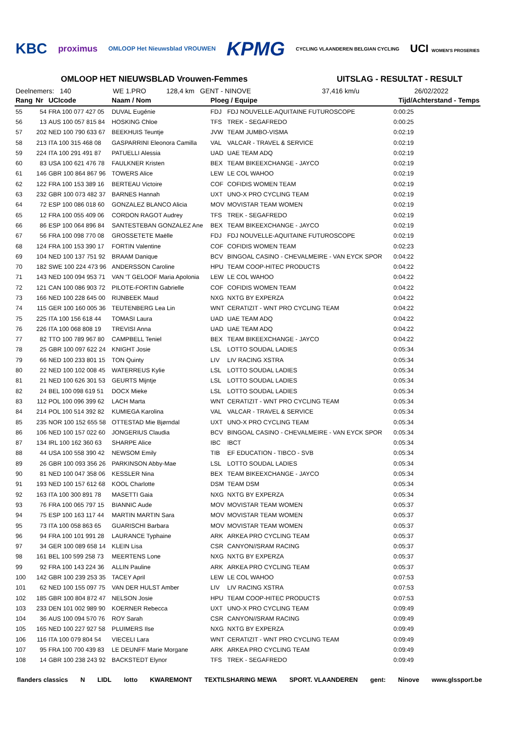KBC proximus OMLOOP Het Nieuwsblad VROUWEN KPMG CYCLING VLAANDEREN BELGIAN CYCLING UCI WOMEN'S PROSERIES
OMLOOP HET NIEUWSBLAD Vrouwen-Femmes UITSLAG - RESULTAT - RESULT
Deelnemers: 140 WE 1.PRO 128,4 km GENT - NINOVE 37,416 km/u 26/02/2022
| Rang | Nr | UCIcode | Naam / Nom | Ploeg / Equipe | | Tijd/Achterstand - Temps |
| --- | --- | --- | --- | --- | --- | --- |
| 55 | 54 | FRA 100 077 427 05 | DUVAL Eugénie | FDJ | FDJ NOUVELLE-AQUITAINE FUTUROSCOPE | 0:00:25 |
| 56 | 13 | AUS 100 057 815 84 | HOSKING Chloe | TFS | TREK - SEGAFREDO | 0:00:25 |
| 57 | 202 | NED 100 790 633 67 | BEEKHUIS Teuntje | JVW | TEAM JUMBO-VISMA | 0:02:19 |
| 58 | 213 | ITA 100 315 468 08 | GASPARRINI Eleonora Camilla | VAL | VALCAR - TRAVEL & SERVICE | 0:02:19 |
| 59 | 224 | ITA 100 291 491 87 | PATUELLI Alessia | UAD | UAE TEAM ADQ | 0:02:19 |
| 60 | 83 | USA 100 621 476 78 | FAULKNER Kristen | BEX | TEAM BIKEEXCHANGE - JAYCO | 0:02:19 |
| 61 | 146 | GBR 100 864 867 96 | TOWERS Alice | LEW | LE COL WAHOO | 0:02:19 |
| 62 | 122 | FRA 100 153 389 16 | BERTEAU Victoire | COF | COFIDIS WOMEN TEAM | 0:02:19 |
| 63 | 232 | GBR 100 073 482 37 | BARNES Hannah | UXT | UNO-X PRO CYCLING TEAM | 0:02:19 |
| 64 | 72 | ESP 100 086 018 60 | GONZALEZ BLANCO Alicia | MOV | MOVISTAR TEAM WOMEN | 0:02:19 |
| 65 | 12 | FRA 100 055 409 06 | CORDON RAGOT Audrey | TFS | TREK - SEGAFREDO | 0:02:19 |
| 66 | 86 | ESP 100 064 896 84 | SANTESTEBAN GONZALEZ Ane | BEX | TEAM BIKEEXCHANGE - JAYCO | 0:02:19 |
| 67 | 56 | FRA 100 098 770 08 | GROSSETETE Maëlle | FDJ | FDJ NOUVELLE-AQUITAINE FUTUROSCOPE | 0:02:19 |
| 68 | 124 | FRA 100 153 390 17 | FORTIN Valentine | COF | COFIDIS WOMEN TEAM | 0:02:23 |
| 69 | 104 | NED 100 137 751 92 | BRAAM Danique | BCV | BINGOAL CASINO - CHEVALMEIRE - VAN EYCK SPOR | 0:04:22 |
| 70 | 182 | SWE 100 224 473 96 | ANDERSSON Caroline | HPU | TEAM COOP-HITEC PRODUCTS | 0:04:22 |
| 71 | 143 | NED 100 094 953 71 | VAN 'T GELOOF Maria Apolonia | LEW | LE COL WAHOO | 0:04:22 |
| 72 | 121 | CAN 100 086 903 72 | PILOTE-FORTIN Gabrielle | COF | COFIDIS WOMEN TEAM | 0:04:22 |
| 73 | 166 | NED 100 228 645 00 | RIJNBEEK Maud | NXG | NXTG BY EXPERZA | 0:04:22 |
| 74 | 115 | GER 100 160 005 36 | TEUTENBERG Lea Lin | WNT | CERATIZIT - WNT PRO CYCLING TEAM | 0:04:22 |
| 75 | 225 | ITA 100 156 618 44 | TOMASI Laura | UAD | UAE TEAM ADQ | 0:04:22 |
| 76 | 226 | ITA 100 068 808 19 | TREVISI Anna | UAD | UAE TEAM ADQ | 0:04:22 |
| 77 | 82 | TTO 100 789 967 80 | CAMPBELL Teniel | BEX | TEAM BIKEEXCHANGE - JAYCO | 0:04:22 |
| 78 | 25 | GBR 100 097 622 24 | KNIGHT Josie | LSL | LOTTO SOUDAL LADIES | 0:05:34 |
| 79 | 66 | NED 100 233 801 15 | TON Quinty | LIV | LIV RACING XSTRA | 0:05:34 |
| 80 | 22 | NED 100 102 008 45 | WATERREUS Kylie | LSL | LOTTO SOUDAL LADIES | 0:05:34 |
| 81 | 21 | NED 100 626 301 53 | GEURTS Mijntje | LSL | LOTTO SOUDAL LADIES | 0:05:34 |
| 82 | 24 | BEL 100 098 619 51 | DOCX Mieke | LSL | LOTTO SOUDAL LADIES | 0:05:34 |
| 83 | 112 | POL 100 096 399 62 | LACH Marta | WNT | CERATIZIT - WNT PRO CYCLING TEAM | 0:05:34 |
| 84 | 214 | POL 100 514 392 82 | KUMIEGA Karolina | VAL | VALCAR - TRAVEL & SERVICE | 0:05:34 |
| 85 | 235 | NOR 100 152 655 58 | OTTESTAD Mie Bjørndal | UXT | UNO-X PRO CYCLING TEAM | 0:05:34 |
| 86 | 106 | NED 100 157 022 60 | JONGERIUS Claudia | BCV | BINGOAL CASINO - CHEVALMEIRE - VAN EYCK SPOR | 0:05:34 |
| 87 | 134 | IRL 100 162 360 63 | SHARPE Alice | IBC | IBCT | 0:05:34 |
| 88 | 44 | USA 100 558 390 42 | NEWSOM Emily | TIB | EF EDUCATION - TIBCO - SVB | 0:05:34 |
| 89 | 26 | GBR 100 093 356 26 | PARKINSON Abby-Mae | LSL | LOTTO SOUDAL LADIES | 0:05:34 |
| 90 | 81 | NED 100 047 358 06 | KESSLER Nina | BEX | TEAM BIKEEXCHANGE - JAYCO | 0:05:34 |
| 91 | 193 | NED 100 157 612 68 | KOOL Charlotte | DSM | TEAM DSM | 0:05:34 |
| 92 | 163 | ITA 100 300 891 78 | MASETTI Gaia | NXG | NXTG BY EXPERZA | 0:05:34 |
| 93 | 76 | FRA 100 065 797 15 | BIANNIC Aude | MOV | MOVISTAR TEAM WOMEN | 0:05:37 |
| 94 | 75 | ESP 100 163 117 44 | MARTIN MARTIN Sara | MOV | MOVISTAR TEAM WOMEN | 0:05:37 |
| 95 | 73 | ITA 100 058 863 65 | GUARISCHI Barbara | MOV | MOVISTAR TEAM WOMEN | 0:05:37 |
| 96 | 94 | FRA 100 101 991 28 | LAURANCE Typhaine | ARK | ARKEA PRO CYCLING TEAM | 0:05:37 |
| 97 | 34 | GER 100 089 658 14 | KLEIN Lisa | CSR | CANYON//SRAM RACING | 0:05:37 |
| 98 | 161 | BEL 100 599 258 73 | MEERTENS Lone | NXG | NXTG BY EXPERZA | 0:05:37 |
| 99 | 92 | FRA 100 143 224 36 | ALLIN Pauline | ARK | ARKEA PRO CYCLING TEAM | 0:05:37 |
| 100 | 142 | GBR 100 239 253 35 | TACEY April | LEW | LE COL WAHOO | 0:07:53 |
| 101 | 62 | NED 100 155 097 75 | VAN DER HULST Amber | LIV | LIV RACING XSTRA | 0:07:53 |
| 102 | 185 | GBR 100 804 872 47 | NELSON Josie | HPU | TEAM COOP-HITEC PRODUCTS | 0:07:53 |
| 103 | 233 | DEN 101 002 989 90 | KOERNER Rebecca | UXT | UNO-X PRO CYCLING TEAM | 0:09:49 |
| 104 | 36 | AUS 100 094 570 76 | ROY Sarah | CSR | CANYON//SRAM RACING | 0:09:49 |
| 105 | 165 | NED 100 227 927 58 | PLUIMERS Ilse | NXG | NXTG BY EXPERZA | 0:09:49 |
| 106 | 116 | ITA 100 079 804 54 | VIECELI Lara | WNT | CERATIZIT - WNT PRO CYCLING TEAM | 0:09:49 |
| 107 | 95 | FRA 100 700 439 83 | LE DEUNFF Marie Morgane | ARK | ARKEA PRO CYCLING TEAM | 0:09:49 |
| 108 | 14 | GBR 100 238 243 92 | BACKSTEDT Elynor | TFS | TREK - SEGAFREDO | 0:09:49 |
flanders classics N LIDL lotto KWAREMONT TEXTILSHARING MEWA SPORT. VLAANDEREN gent: Ninove www.glssport.be